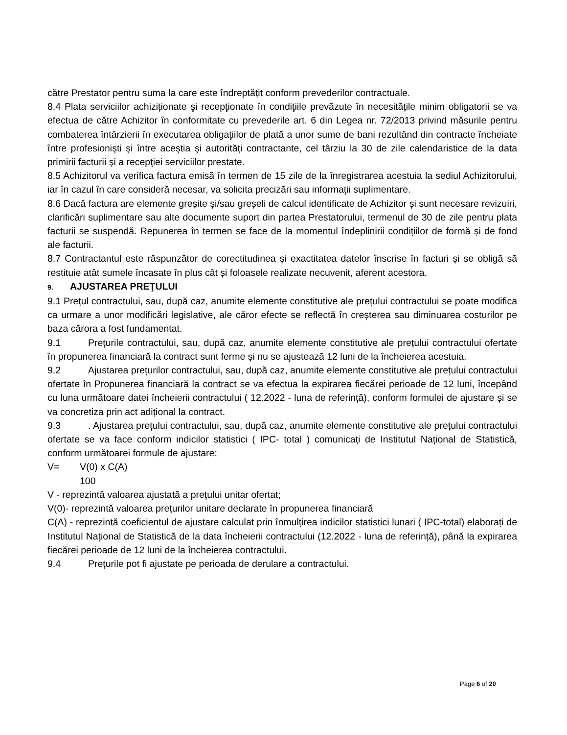către Prestator pentru suma la care este îndreptățit conform prevederilor contractuale.
8.4 Plata serviciilor achiziționate şi recepţionate în condiţiile prevăzute în necesitățile minim obligatorii se va efectua de către Achizitor în conformitate cu prevederile art. 6 din Legea nr. 72/2013 privind măsurile pentru combaterea întârzierii în executarea obligaţiilor de plată a unor sume de bani rezultând din contracte încheiate între profesionişti şi între aceştia şi autorităţi contractante, cel târziu la 30 de zile calendaristice de la data primirii facturii şi a recepţiei serviciilor prestate.
8.5 Achizitorul va verifica factura emisă în termen de 15 zile de la înregistrarea acestuia la sediul Achizitorului, iar în cazul în care consideră necesar, va solicita precizări sau informaţii suplimentare.
8.6 Dacă factura are elemente greșite și/sau greșeli de calcul identificate de Achizitor și sunt necesare revizuiri, clarificări suplimentare sau alte documente suport din partea Prestatorului, termenul de 30 de zile pentru plata facturii se suspendă. Repunerea în termen se face de la momentul îndeplinirii condițiilor de formă și de fond ale facturii.
8.7 Contractantul este răspunzător de corectitudinea și exactitatea datelor înscrise în facturi și se obligă să restituie atât sumele încasate în plus cât și foloasele realizate necuvenit, aferent acestora.
9. AJUSTAREA PREŢULUI
9.1 Prețul contractului, sau, după caz, anumite elemente constitutive ale prețului contractului se poate modifica ca urmare a unor modificări legislative, ale căror efecte se reflectă în creșterea sau diminuarea costurilor pe baza cărora a fost fundamentat.
9.1 Prețurile contractului, sau, după caz, anumite elemente constitutive ale prețului contractului ofertate în propunerea financiară la contract sunt ferme și nu se ajustează 12 luni de la încheierea acestuia.
9.2 Ajustarea prețurilor contractului, sau, după caz, anumite elemente constitutive ale prețului contractului ofertate în Propunerea financiară la contract se va efectua la expirarea fiecărei perioade de 12 luni, începând cu luna următoare datei încheierii contractului ( 12.2022 - luna de referință), conform formulei de ajustare și se va concretiza prin act adițional la contract.
9.3. Ajustarea prețului contractului, sau, după caz, anumite elemente constitutive ale prețului contractului ofertate se va face conform indicilor statistici ( IPC- total ) comunicați de Institutul Național de Statistică, conform următoarei formule de ajustare:
V= V(0) x C(A)
100
V - reprezintă valoarea ajustată a prețului unitar ofertat;
V(0)- reprezintă valoarea prețurilor unitare declarate în propunerea financiară
C(A) - reprezintă coeficientul de ajustare calculat prin înmulțirea indicilor statistici lunari ( IPC-total) elaborați de Institutul Național de Statistică de la data încheierii contractului (12.2022 - luna de referință), până la expirarea fiecărei perioade de 12 luni de la încheierea contractului.
9.4 Prețurile pot fi ajustate pe perioada de derulare a contractului.
Page 6 of 20